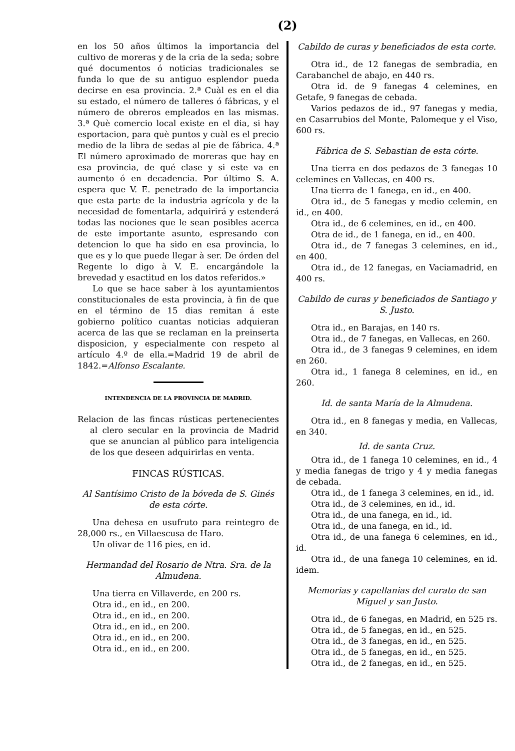(2)
en los 50 años últimos la importancia del cultivo de moreras y de la cria de la seda; sobre qué documentos ó noticias tradicionales se funda lo que de su antiguo esplendor pueda decirse en esa provincia. 2.ª Cuàl es en el dia su estado, el número de talleres ó fábricas, y el número de obreros empleados en las mismas. 3.ª Què comercio local existe en el dia, si hay esportacion, para què puntos y cuàl es el precio medio de la libra de sedas al pie de fábrica. 4.ª El número aproximado de moreras que hay en esa provincia, de qué clase y si este va en aumento ó en decadencia. Por último S. A. espera que V. E. penetrado de la importancia que esta parte de la industria agrícola y de la necesidad de fomentarla, adquirirá y estenderá todas las nociones que le sean posibles acerca de este importante asunto, espresando con detencion lo que ha sido en esa provincia, lo que es y lo que puede llegar à ser. De órden del Regente lo digo à V. E. encargándole la brevedad y esactitud en los datos referidos.»
Lo que se hace saber à los ayuntamientos constitucionales de esta provincia, à fin de que en el término de 15 dias remitan á este gobierno político cuantas noticias adquieran acerca de las que se reclaman en la preinserta disposicion, y especialmente con respeto al artículo 4.º de ella.=Madrid 19 de abril de 1842.=Alfonso Escalante.
INTENDENCIA DE LA PROVINCIA DE MADRID.
Relacion de las fincas rústicas pertenecientes al clero secular en la provincia de Madrid que se anuncian al público para inteligencia de los que deseen adquirirlas en venta.
FINCAS RÚSTICAS.
Al Santísimo Cristo de la bóveda de S. Ginés de esta córte.
Una dehesa en usufruto para reintegro de 28,000 rs., en Villaescusa de Haro.
Un olivar de 116 pies, en id.
Hermandad del Rosario de Ntra. Sra. de la Almudena.
Una tierra en Villaverde, en 200 rs.
Otra id., en id., en 200.
Otra id., en id., en 200.
Otra id., en id., en 200.
Otra id., en id., en 200.
Otra id., en id., en 200.
Cabildo de curas y beneficiados de esta corte.
Otra id., de 12 fanegas de sembradia, en Carabanchel de abajo, en 440 rs.
Otra id. de 9 fanegas 4 celemines, en Getafe, 9 fanegas de cebada.
Varios pedazos de id., 97 fanegas y media, en Casarrubios del Monte, Palomeque y el Viso, 600 rs.
Fábrica de S. Sebastian de esta córte.
Una tierra en dos pedazos de 3 fanegas 10 celemines en Vallecas, en 400 rs.
Una tierra de 1 fanega, en id., en 400.
Otra id., de 5 fanegas y medio celemin, en id., en 400.
Otra id., de 6 celemines, en id., en 400.
Otra de id., de 1 fanega, en id., en 400.
Otra id., de 7 fanegas 3 celemines, en id., en 400.
Otra id., de 12 fanegas, en Vaciamadrid, en 400 rs.
Cabildo de curas y beneficiados de Santiago y S. Justo.
Otra id., en Barajas, en 140 rs.
Otra id., de 7 fanegas, en Vallecas, en 260.
Otra id., de 3 fanegas 9 celemines, en idem en 260.
Otra id., 1 fanega 8 celemines, en id., en 260.
Id. de santa María de la Almudena.
Otra id., en 8 fanegas y media, en Vallecas, en 340.
Id. de santa Cruz.
Otra id., de 1 fanega 10 celemines, en id., 4 y media fanegas de trigo y 4 y media fanegas de cebada.
Otra id., de 1 fanega 3 celemines, en id., id.
Otra id., de 3 celemines, en id., id.
Otra id., de una fanega, en id., id.
Otra id., de una fanega, en id., id.
Otra id., de una fanega 6 celemines, en id., id.
Otra id., de una fanega 10 celemines, en id. idem.
Memorias y capellanias del curato de san Miguel y san Justo.
Otra id., de 6 fanegas, en Madrid, en 525 rs.
Otra id., de 5 fanegas, en id., en 525.
Otra id., de 3 fanegas, en id., en 525.
Otra id., de 5 fanegas, en id., en 525.
Otra id., de 2 fanegas, en id., en 525.